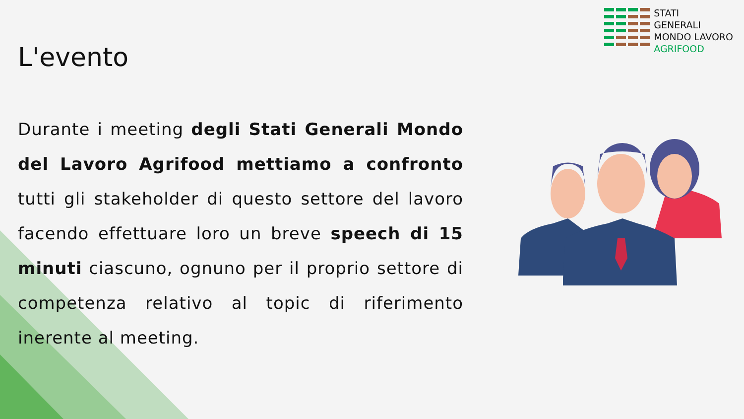STATI
GENERALI
MONDO LAVORO
AGRIFOOD
L'evento
Durante i meeting degli Stati Generali Mondo del Lavoro Agrifood mettiamo a confronto tutti gli stakeholder di questo settore del lavoro facendo effettuare loro un breve speech di 15 minuti ciascuno, ognuno per il proprio settore di competenza relativo al topic di riferimento inerente al meeting.